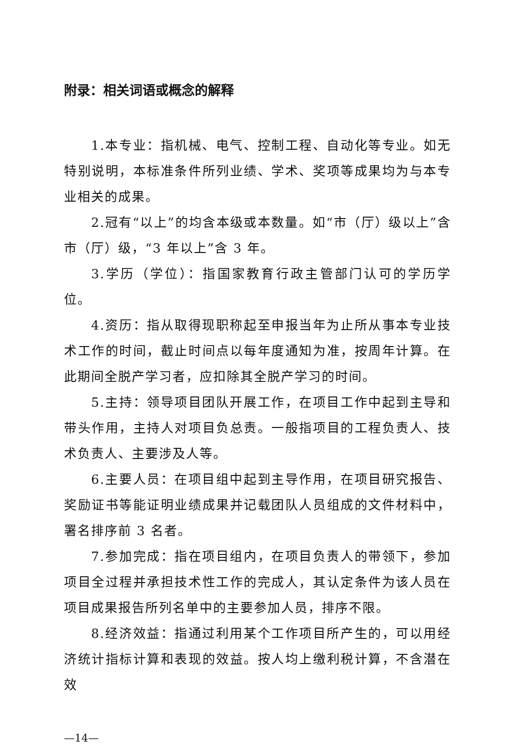附录：相关词语或概念的解释
1.本专业：指机械、电气、控制工程、自动化等专业。如无特别说明，本标准条件所列业绩、学术、奖项等成果均为与本专业相关的成果。
2.冠有“以上”的均含本级或本数量。如“市（厅）级以上”含市（厅）级，“3 年以上”含 3 年。
3.学历（学位）：指国家教育行政主管部门认可的学历学位。
4.资历：指从取得现职称起至申报当年为止所从事本专业技术工作的时间，截止时间点以每年度通知为准，按周年计算。在此期间全脱产学习者，应扣除其全脱产学习的时间。
5.主持：领导项目团队开展工作，在项目工作中起到主导和带头作用，主持人对项目负总责。一般指项目的工程负责人、技术负责人、主要涉及人等。
6.主要人员：在项目组中起到主导作用，在项目研究报告、奖励证书等能证明业绩成果并记载团队人员组成的文件材料中，署名排序前 3 名者。
7.参加完成：指在项目组内，在项目负责人的带领下，参加项目全过程并承担技术性工作的完成人，其认定条件为该人员在项目成果报告所列名单中的主要参加人员，排序不限。
8.经济效益：指通过利用某个工作项目所产生的，可以用经济统计指标计算和表现的效益。按人均上缴利税计算，不含潜在效
—14—